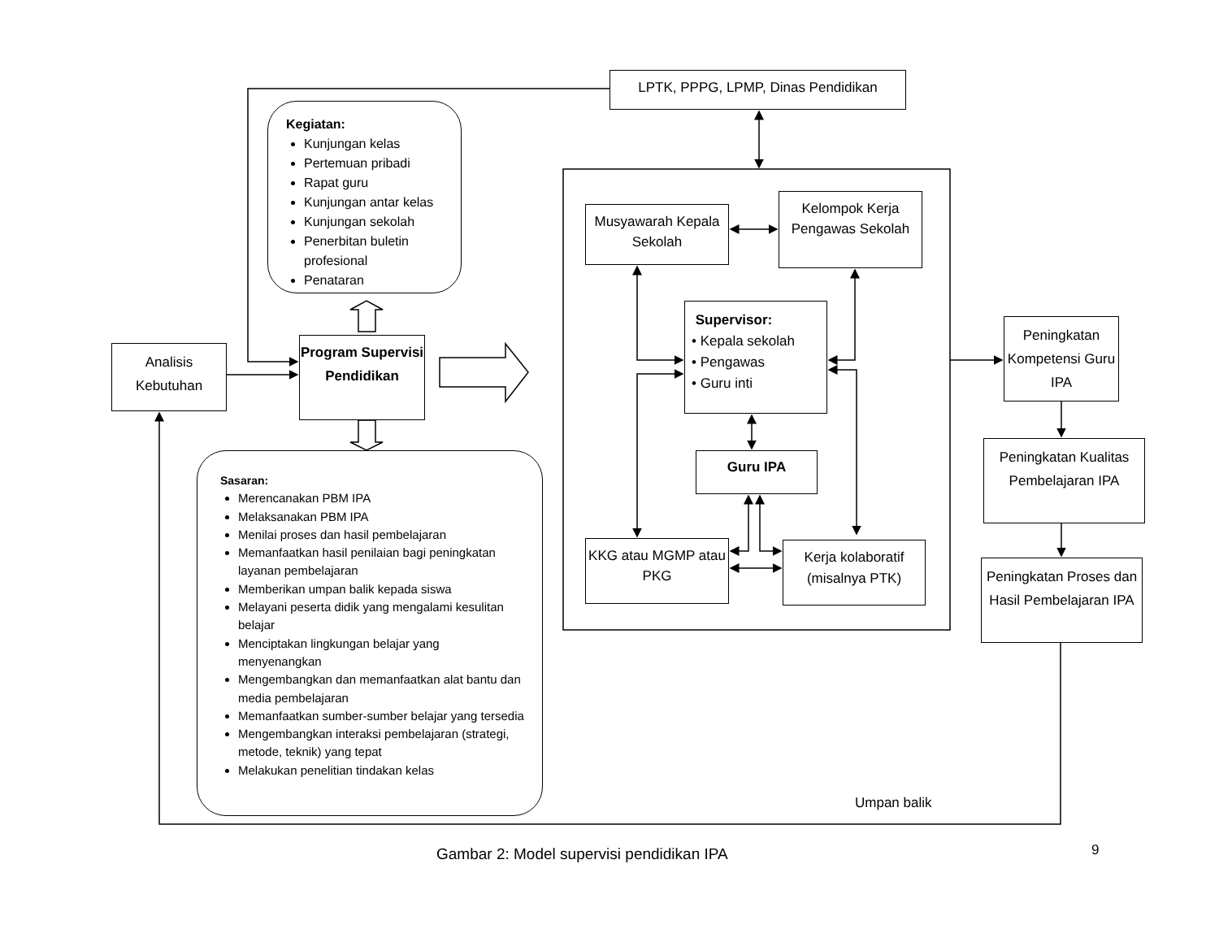LPTK, PPPG, LPMP, Dinas Pendidikan
Kegiatan:
Kunjungan kelas
Pertemuan pribadi
Rapat guru
Kunjungan antar kelas
Kunjungan sekolah
Penerbitan buletin profesional
Penataran
Analisis Kebutuhan
Program Supervisi Pendidikan
Sasaran:
Merencanakan PBM IPA
Melaksanakan PBM IPA
Menilai proses dan hasil pembelajaran
Memanfaatkan hasil penilaian bagi peningkatan layanan pembelajaran
Memberikan umpan balik kepada siswa
Melayani peserta didik yang mengalami kesulitan belajar
Menciptakan lingkungan belajar yang menyenangkan
Mengembangkan dan memanfaatkan alat bantu dan media pembelajaran
Memanfaatkan sumber-sumber belajar yang tersedia
Mengembangkan interaksi pembelajaran (strategi, metode, teknik) yang tepat
Melakukan penelitian tindakan kelas
Musyawarah Kepala Sekolah
Kelompok Kerja Pengawas Sekolah
Supervisor:
• Kepala sekolah
• Pengawas
• Guru inti
Guru IPA
KKG atau MGMP atau PKG
Kerja kolaboratif (misalnya PTK)
Peningkatan Kompetensi Guru IPA
Peningkatan Kualitas Pembelajaran IPA
Peningkatan Proses dan Hasil Pembelajaran IPA
Umpan balik
Gambar 2: Model supervisi pendidikan IPA
9